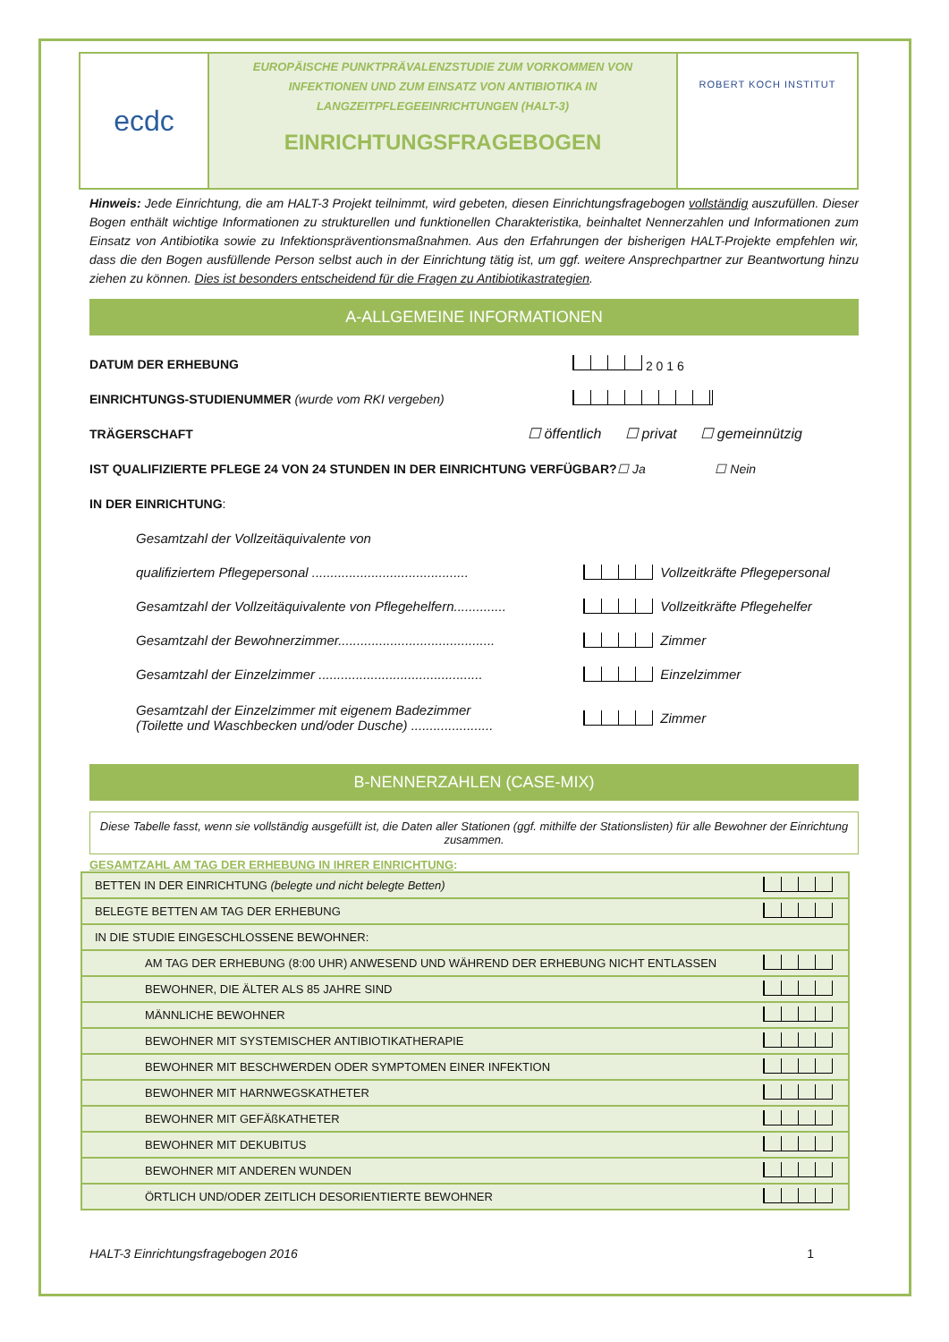ecdc
EUROPÄISCHE PUNKTPRÄVALENZSTUDIE ZUM VORKOMMEN VON
INFEKTIONEN UND ZUM EINSATZ VON ANTIBIOTIKA IN
LANGZEITPFLEGEEINRICHTUNGEN (HALT-3)
EINRICHTUNGSFRAGEBOGEN
ROBERT KOCH INSTITUT
Hinweis: Jede Einrichtung, die am HALT-3 Projekt teilnimmt, wird gebeten, diesen Einrichtungsfragebogen vollständig auszufüllen. Dieser Bogen enthält wichtige Informationen zu strukturellen und funktionellen Charakteristika, beinhaltet Nennerzahlen und Informationen zum Einsatz von Antibiotika sowie zu Infektionspräventionsmaßnahmen. Aus den Erfahrungen der bisherigen HALT-Projekte empfehlen wir, dass die den Bogen ausfüllende Person selbst auch in der Einrichtung tätig ist, um ggf. weitere Ansprechpartner zur Beantwortung hinzu ziehen zu können. Dies ist besonders entscheidend für die Fragen zu Antibiotikastrategien.
A-ALLGEMEINE INFORMATIONEN
DATUM DER ERHEBUNG 2 0 1 6
EINRICHTUNGS-STUDIENUMMER (wurde vom RKI vergeben)
TRÄGERSCHAFT ☐ öffentlich ☐ privat ☐ gemeinnützig
IST QUALIFIZIERTE PFLEGE 24 VON 24 STUNDEN IN DER EINRICHTUNG VERFÜGBAR? ☐ Ja ☐ Nein
IN DER EINRICHTUNG:
Gesamtzahl der Vollzeitäquivalente von
qualifiziertem Pflegepersonal .......................................... Vollzeitkräfte Pflegepersonal
Gesamtzahl der Vollzeitäquivalente von Pflegehelfern.............. Vollzeitkräfte Pflegehelfer
Gesamtzahl der Bewohnerzimmer.......................................... Zimmer
Gesamtzahl der Einzelzimmer ............................................ Einzelzimmer
Gesamtzahl der Einzelzimmer mit eigenem Badezimmer
(Toilette und Waschbecken und/oder Dusche) ...................... Zimmer
B-NENNERZAHLEN (CASE-MIX)
Diese Tabelle fasst, wenn sie vollständig ausgefüllt ist, die Daten aller Stationen (ggf. mithilfe der Stationslisten) für alle Bewohner der Einrichtung zusammen.
GESAMTZAHL AM TAG DER ERHEBUNG IN IHRER EINRICHTUNG:
| BETTEN IN DER EINRICHTUNG (belegte und nicht belegte Betten) | |
| BELEGTE BETTEN AM TAG DER ERHEBUNG | |
| IN DIE STUDIE EINGESCHLOSSENE BEWOHNER: | |
| AM TAG DER ERHEBUNG (8:00 UHR) ANWESEND UND WÄHREND DER ERHEBUNG NICHT ENTLASSEN | |
| BEWOHNER, DIE ÄLTER ALS 85 JAHRE SIND | |
| MÄNNLICHE BEWOHNER | |
| BEWOHNER MIT SYSTEMISCHER ANTIBIOTIKATHERAPIE | |
| BEWOHNER MIT BESCHWERDEN ODER SYMPTOMEN EINER INFEKTION | |
| BEWOHNER MIT HARNWEGSKATHETER | |
| BEWOHNER MIT GEFÄßKATHETER | |
| BEWOHNER MIT DEKUBITUS | |
| BEWOHNER MIT ANDEREN WUNDEN | |
| ÖRTLICH UND/ODER ZEITLICH DESORIENTIERTE BEWOHNER | |
HALT-3 Einrichtungsfragebogen 2016 1